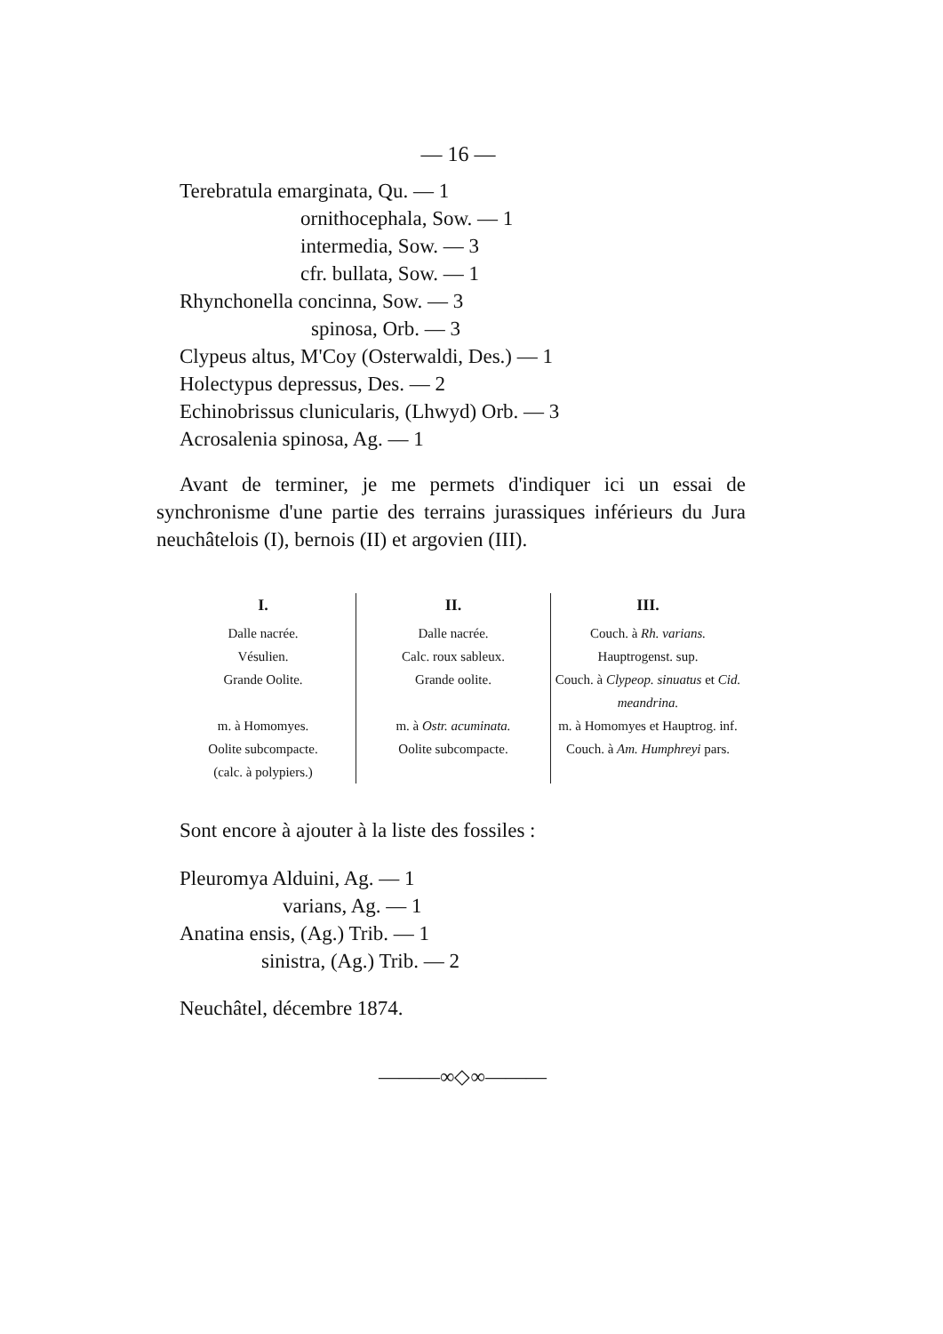— 16 —
Terebratula emarginata, Qu. — 1
ornithocephala, Sow. — 1
intermedia, Sow. — 3
cfr. bullata, Sow. — 1
Rhynchonella concinna, Sow. — 3
spinosa, Orb. — 3
Clypeus altus, M'Coy (Osterwaldi, Des.) — 1
Holectypus depressus, Des. — 2
Echinobrissus clunicularis, (Lhwyd) Orb. — 3
Acrosalenia spinosa, Ag. — 1
Avant de terminer, je me permets d'indiquer ici un essai de synchronisme d'une partie des terrains jurassiques inférieurs du Jura neuchâtelois (I), bernois (II) et argovien (III).
| I. | II. | III. |
| --- | --- | --- |
| Dalle nacrée. Vésulien. Grande Oolite. | Dalle nacrée. Calc. roux sableux. Grande oolite. | Couch. à Rh. varians. Hauptrogenst. sup. Couch. à Clypeop. sinuatus et Cid. meandrina. |
| m. à Homomyes. | m. à Ostr. acuminata. | m. à Homomyes et Hauptrog. inf. |
| Oolite subcompacte. (calc. à polypiers.) | Oolite subcompacte. | Couch. à Am. Humphreyi pars. |
Sont encore à ajouter à la liste des fossiles :
Pleuromya Alduini, Ag. — 1
varians, Ag. — 1
Anatina ensis, (Ag.) Trib. — 1
sinistra, (Ag.) Trib. — 2
Neuchâtel, décembre 1874.
———∞◇∞———